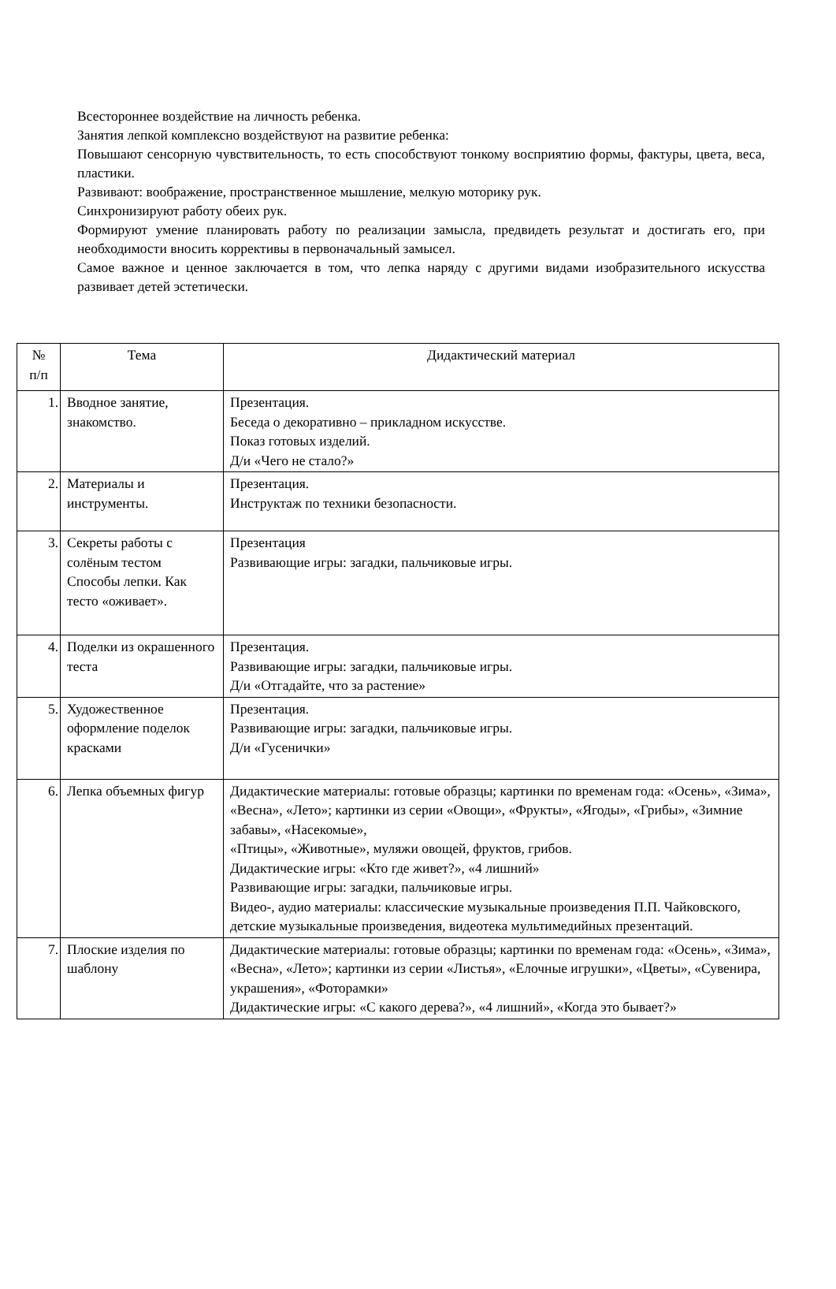Всестороннее воздействие на личность ребенка.
Занятия лепкой комплексно воздействуют на развитие ребенка:
Повышают сенсорную чувствительность, то есть способствуют тонкому восприятию формы, фактуры, цвета, веса, пластики.
Развивают: воображение, пространственное мышление, мелкую моторику рук.
Синхронизируют работу обеих рук.
Формируют умение планировать работу по реализации замысла, предвидеть результат и достигать его, при необходимости вносить коррективы в первоначальный замысел.
Самое важное и ценное заключается в том, что лепка наряду с другими видами изобразительного искусства развивает детей эстетически.
| № п/п | Тема | Дидактический материал |
| --- | --- | --- |
| 1. | Вводное занятие, знакомство. | Презентация. Беседа о декоративно – прикладном искусстве. Показ готовых изделий. Д/и «Чего не стало?» |
| 2. | Материалы и инструменты. | Презентация. Инструктаж по техники безопасности. |
| 3. | Секреты работы с солёным тестом Способы лепки. Как тесто «оживает». | Презентация Развивающие игры: загадки, пальчиковые игры. |
| 4. | Поделки из окрашенного теста | Презентация. Развивающие игры: загадки, пальчиковые игры. Д/и «Отгадайте, что за растение» |
| 5. | Художественное оформление поделок красками | Презентация. Развивающие игры: загадки, пальчиковые игры. Д/и «Гусенички» |
| 6. | Лепка объемных фигур | Дидактические материалы: готовые образцы; картинки по временам года: «Осень», «Зима», «Весна», «Лето»; картинки из серии «Овощи», «Фрукты», «Ягоды», «Грибы», «Зимние забавы», «Насекомые», «Птицы», «Животные», муляжи овощей, фруктов, грибов. Дидактические игры: «Кто где живет?», «4 лишний» Развивающие игры: загадки, пальчиковые игры. Видео-, аудио материалы: классические музыкальные произведения П.П. Чайковского, детские музыкальные произведения, видеотека мультимедийных презентаций. |
| 7. | Плоские изделия по шаблону | Дидактические материалы: готовые образцы; картинки по временам года: «Осень», «Зима», «Весна», «Лето»; картинки из серии «Листья», «Елочные игрушки», «Цветы», «Сувенира, украшения», «Фоторамки» Дидактические игры: «С какого дерева?», «4 лишний», «Когда это бывает?» |